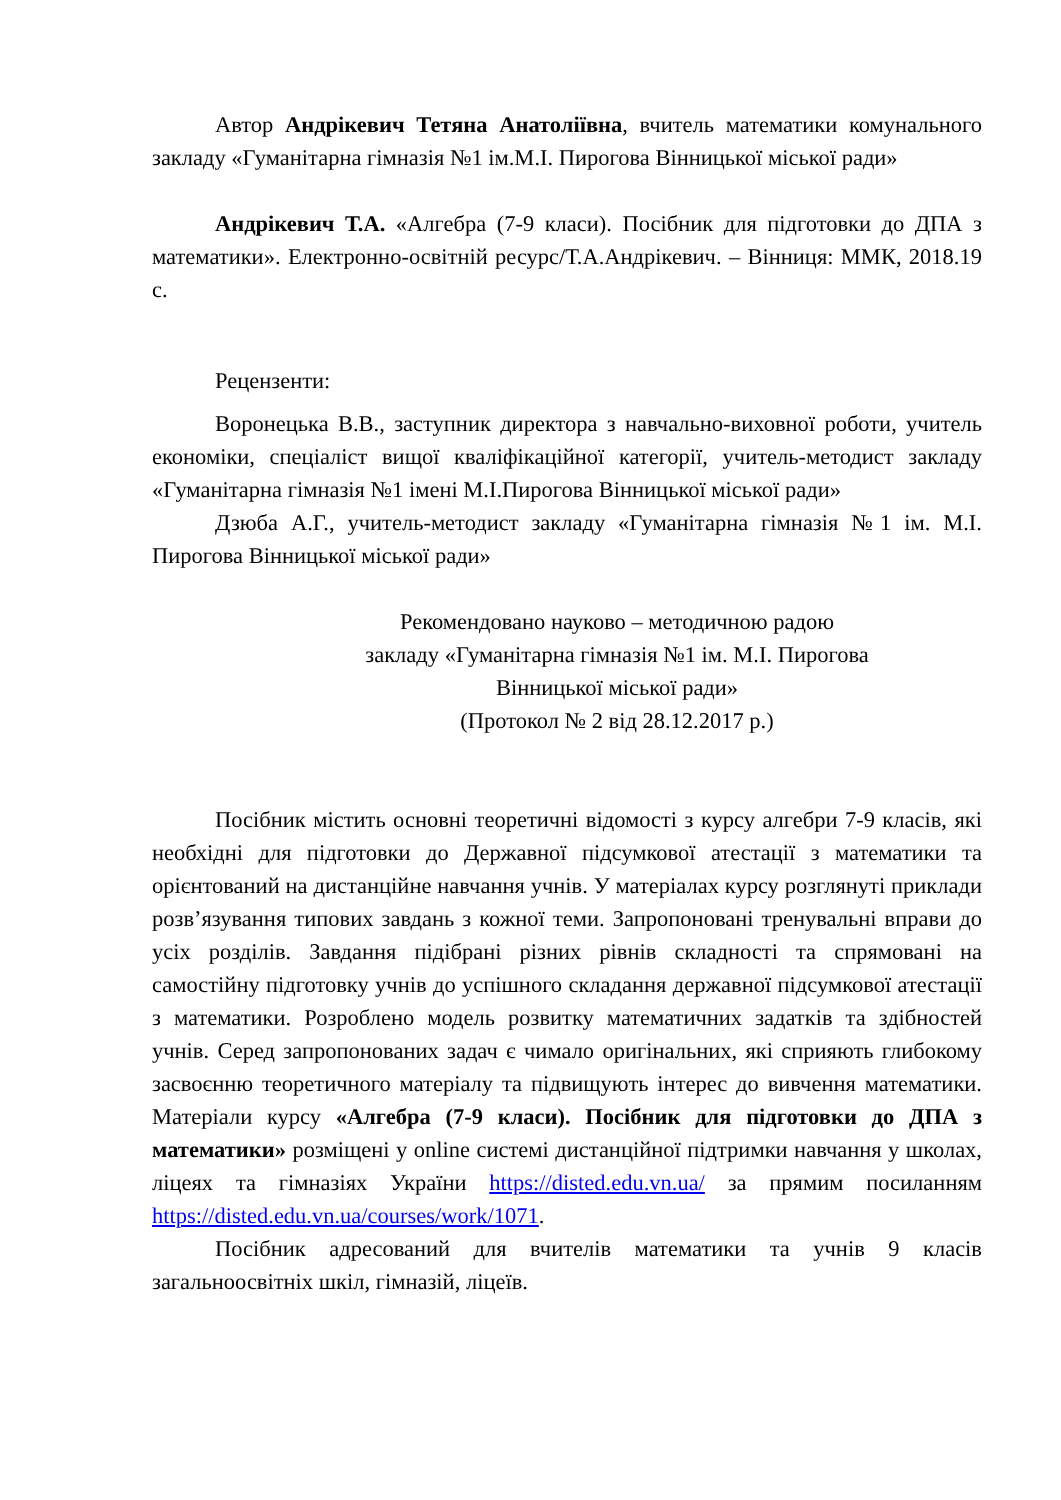Автор Андрікевич Тетяна Анатоліївна, вчитель математики комунального закладу «Гуманітарна гімназія №1 ім.М.І. Пирогова Вінницької міської ради»
Андрікевич Т.А. «Алгебра (7-9 класи). Посібник для підготовки до ДПА з математики». Електронно-освітній ресурс/Т.А.Андрікевич. – Вінниця: ММК, 2018.19 с.
Рецензенти:
Воронецька В.В., заступник директора з навчально-виховної роботи, учитель економіки, спеціаліст вищої кваліфікаційної категорії, учитель-методист закладу «Гуманітарна гімназія №1 імені М.І.Пирогова Вінницької міської ради»
Дзюба А.Г., учитель-методист закладу «Гуманітарна гімназія №1 ім. М.І. Пирогова Вінницької міської ради»
Рекомендовано науково – методичною радою
закладу «Гуманітарна гімназія №1 ім. М.І. Пирогова
Вінницької міської ради»
(Протокол № 2 від 28.12.2017 р.)
Посібник містить основні теоретичні відомості з курсу алгебри 7-9 класів, які необхідні для підготовки до Державної підсумкової атестації з математики та орієнтований на дистанційне навчання учнів. У матеріалах курсу розглянуті приклади розв’язування типових завдань з кожної теми. Запропоновані тренувальні вправи до усіх розділів. Завдання підібрані різних рівнів складності та спрямовані на самостійну підготовку учнів до успішного складання державної підсумкової атестації з математики. Розроблено модель розвитку математичних задатків та здібностей учнів. Серед запропонованих задач є чимало оригінальних, які сприяють глибокому засвоєнню теоретичного матеріалу та підвищують інтерес до вивчення математики. Матеріали курсу «Алгебра (7-9 класи). Посібник для підготовки до ДПА з математики» розміщені у online системі дистанційної підтримки навчання у школах, ліцеях та гімназіях України https://disted.edu.vn.ua/ за прямим посиланням https://disted.edu.vn.ua/courses/work/1071.
Посібник адресований для вчителів математики та учнів 9 класів загальноосвітніх шкіл, гімназій, ліцеїв.